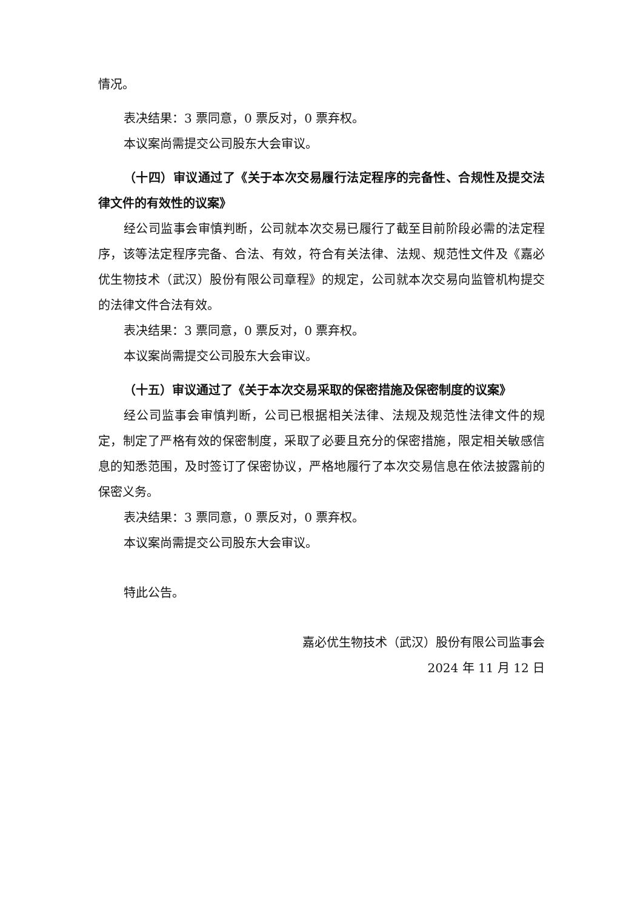情况。
表决结果：3 票同意，0 票反对，0 票弃权。
本议案尚需提交公司股东大会审议。
（十四）审议通过了《关于本次交易履行法定程序的完备性、合规性及提交法律文件的有效性的议案》
经公司监事会审慎判断，公司就本次交易已履行了截至目前阶段必需的法定程序，该等法定程序完备、合法、有效，符合有关法律、法规、规范性文件及《嘉必优生物技术（武汉）股份有限公司章程》的规定，公司就本次交易向监管机构提交的法律文件合法有效。
表决结果：3 票同意，0 票反对，0 票弃权。
本议案尚需提交公司股东大会审议。
（十五）审议通过了《关于本次交易采取的保密措施及保密制度的议案》
经公司监事会审慎判断，公司已根据相关法律、法规及规范性法律文件的规定，制定了严格有效的保密制度，采取了必要且充分的保密措施，限定相关敏感信息的知悉范围，及时签订了保密协议，严格地履行了本次交易信息在依法披露前的保密义务。
表决结果：3 票同意，0 票反对，0 票弃权。
本议案尚需提交公司股东大会审议。
特此公告。
嘉必优生物技术（武汉）股份有限公司监事会
2024 年 11 月 12 日